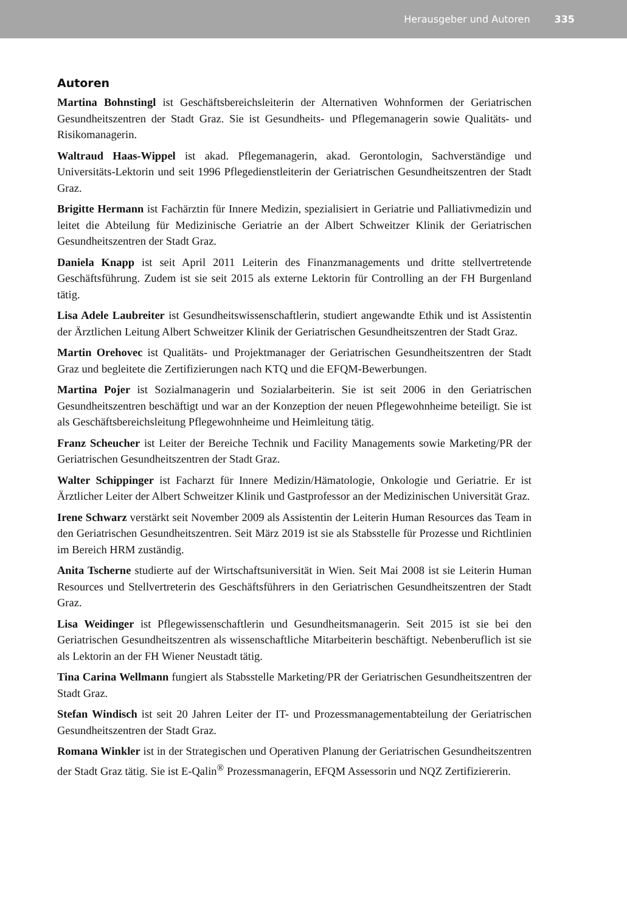Herausgeber und Autoren 335
Autoren
Martina Bohnstingl ist Geschäftsbereichsleiterin der Alternativen Wohnformen der Geriatrischen Gesundheitszentren der Stadt Graz. Sie ist Gesundheits- und Pflegemanagerin sowie Qualitäts- und Risikomanagerin.
Waltraud Haas-Wippel ist akad. Pflegemanagerin, akad. Gerontologin, Sachverständige und Universitäts-Lektorin und seit 1996 Pflegedienstleiterin der Geriatrischen Gesundheitszentren der Stadt Graz.
Brigitte Hermann ist Fachärztin für Innere Medizin, spezialisiert in Geriatrie und Palliativmedizin und leitet die Abteilung für Medizinische Geriatrie an der Albert Schweitzer Klinik der Geriatrischen Gesundheitszentren der Stadt Graz.
Daniela Knapp ist seit April 2011 Leiterin des Finanzmanagements und dritte stellvertretende Geschäftsführung. Zudem ist sie seit 2015 als externe Lektorin für Controlling an der FH Burgenland tätig.
Lisa Adele Laubreiter ist Gesundheitswissenschaftlerin, studiert angewandte Ethik und ist Assistentin der Ärztlichen Leitung Albert Schweitzer Klinik der Geriatrischen Gesundheitszentren der Stadt Graz.
Martin Orehovec ist Qualitäts- und Projektmanager der Geriatrischen Gesundheitszentren der Stadt Graz und begleitete die Zertifizierungen nach KTQ und die EFQM-Bewerbungen.
Martina Pojer ist Sozialmanagerin und Sozialarbeiterin. Sie ist seit 2006 in den Geriatrischen Gesundheitszentren beschäftigt und war an der Konzeption der neuen Pflegewohnheime beteiligt. Sie ist als Geschäftsbereichsleitung Pflegewohnheime und Heimleitung tätig.
Franz Scheucher ist Leiter der Bereiche Technik und Facility Managements sowie Marketing/PR der Geriatrischen Gesundheitszentren der Stadt Graz.
Walter Schippinger ist Facharzt für Innere Medizin/Hämatologie, Onkologie und Geriatrie. Er ist Ärztlicher Leiter der Albert Schweitzer Klinik und Gastprofessor an der Medizinischen Universität Graz.
Irene Schwarz verstärkt seit November 2009 als Assistentin der Leiterin Human Resources das Team in den Geriatrischen Gesundheitszentren. Seit März 2019 ist sie als Stabsstelle für Prozesse und Richtlinien im Bereich HRM zuständig.
Anita Tscherne studierte auf der Wirtschaftsuniversität in Wien. Seit Mai 2008 ist sie Leiterin Human Resources und Stellvertreterin des Geschäftsführers in den Geriatrischen Gesundheitszentren der Stadt Graz.
Lisa Weidinger ist Pflegewissenschaftlerin und Gesundheitsmanagerin. Seit 2015 ist sie bei den Geriatrischen Gesundheitszentren als wissenschaftliche Mitarbeiterin beschäftigt. Nebenberuflich ist sie als Lektorin an der FH Wiener Neustadt tätig.
Tina Carina Wellmann fungiert als Stabsstelle Marketing/PR der Geriatrischen Gesundheitszentren der Stadt Graz.
Stefan Windisch ist seit 20 Jahren Leiter der IT- und Prozessmanagementabteilung der Geriatrischen Gesundheitszentren der Stadt Graz.
Romana Winkler ist in der Strategischen und Operativen Planung der Geriatrischen Gesundheitszentren der Stadt Graz tätig. Sie ist E-Qalin<sup>®</sup> Prozessmanagerin, EFQM Assessorin und NQZ Zertifiziererin.